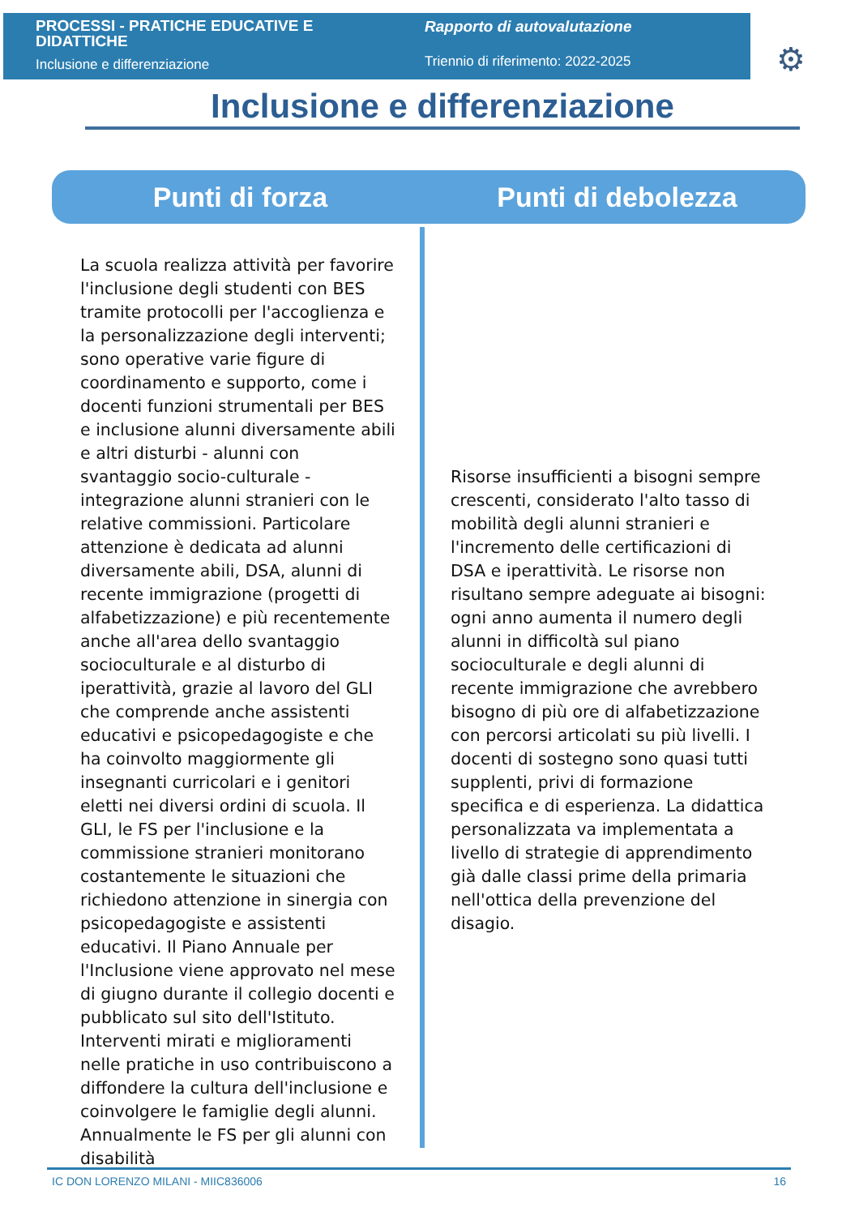PROCESSI - PRATICHE EDUCATIVE E DIDATTICHE
Inclusione e differenziazione
Rapporto di autovalutazione
Triennio di riferimento: 2022-2025
⚙
Inclusione e differenziazione
Punti di forza Punti di debolezza
La scuola realizza attività per favorire l'inclusione degli studenti con BES tramite protocolli per l'accoglienza e la personalizzazione degli interventi; sono operative varie figure di coordinamento e supporto, come i docenti funzioni strumentali per BES e inclusione alunni diversamente abili e altri disturbi - alunni con svantaggio socio-culturale - integrazione alunni stranieri con le relative commissioni. Particolare attenzione è dedicata ad alunni diversamente abili, DSA, alunni di recente immigrazione (progetti di alfabetizzazione) e più recentemente anche all'area dello svantaggio socioculturale e al disturbo di iperattività, grazie al lavoro del GLI che comprende anche assistenti educativi e psicopedagogiste e che ha coinvolto maggiormente gli insegnanti curricolari e i genitori eletti nei diversi ordini di scuola. Il GLI, le FS per l'inclusione e la commissione stranieri monitorano costantemente le situazioni che richiedono attenzione in sinergia con psicopedagogiste e assistenti educativi. Il Piano Annuale per l'Inclusione viene approvato nel mese di giugno durante il collegio docenti e pubblicato sul sito dell'Istituto. Interventi mirati e miglioramenti nelle pratiche in uso contribuiscono a diffondere la cultura dell'inclusione e coinvolgere le famiglie degli alunni. Annualmente le FS per gli alunni con disabilità
Risorse insufficienti a bisogni sempre crescenti, considerato l'alto tasso di mobilità degli alunni stranieri e l'incremento delle certificazioni di DSA e iperattività. Le risorse non risultano sempre adeguate ai bisogni: ogni anno aumenta il numero degli alunni in difficoltà sul piano socioculturale e degli alunni di recente immigrazione che avrebbero bisogno di più ore di alfabetizzazione con percorsi articolati su più livelli. I docenti di sostegno sono quasi tutti supplenti, privi di formazione specifica e di esperienza. La didattica personalizzata va implementata a livello di strategie di apprendimento già dalle classi prime della primaria nell'ottica della prevenzione del disagio.
IC DON LORENZO MILANI - MIIC836006 16